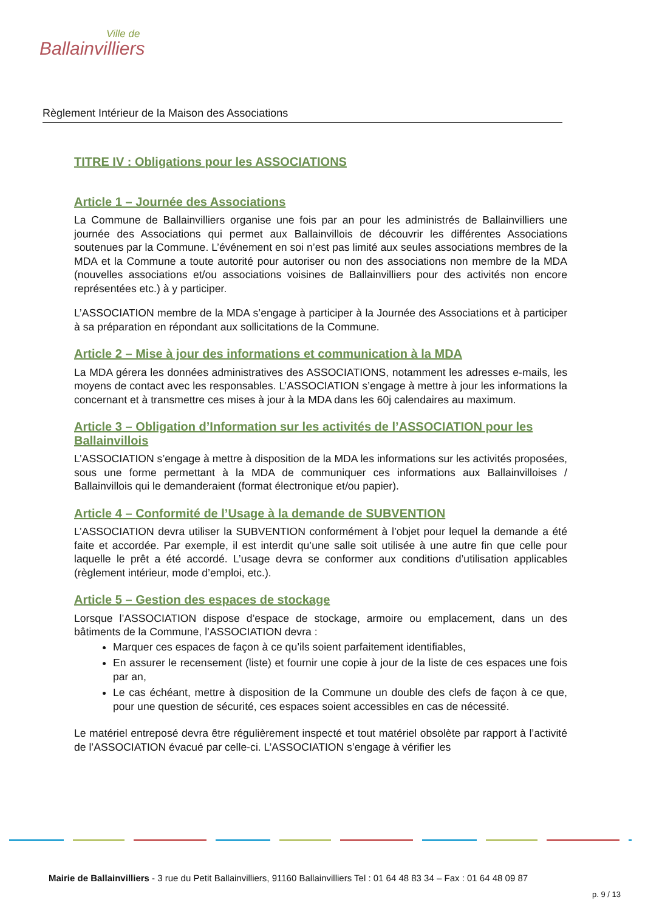Ville de
Ballainvilliers
Règlement Intérieur de la Maison des Associations
TITRE IV : Obligations pour les ASSOCIATIONS
Article 1 – Journée des Associations
La Commune de Ballainvilliers organise une fois par an pour les administrés de Ballainvilliers une journée des Associations qui permet aux Ballainvillois de découvrir les différentes Associations soutenues par la Commune. L’événement en soi n’est pas limité aux seules associations membres de la MDA et la Commune a toute autorité pour autoriser ou non des associations non membre de la MDA (nouvelles associations et/ou associations voisines de Ballainvilliers pour des activités non encore représentées etc.) à y participer.
L’ASSOCIATION membre de la MDA s’engage à participer à la Journée des Associations et à participer à sa préparation en répondant aux sollicitations de la Commune.
Article 2 – Mise à jour des informations et communication à la MDA
La MDA gérera les données administratives des ASSOCIATIONS, notamment les adresses e-mails, les moyens de contact avec les responsables. L’ASSOCIATION s’engage à mettre à jour les informations la concernant et à transmettre ces mises à jour à la MDA dans les 60j calendaires au maximum.
Article 3 – Obligation d’Information sur les activités de l’ASSOCIATION pour les Ballainvillois
L’ASSOCIATION s’engage à mettre à disposition de la MDA les informations sur les activités proposées, sous une forme permettant à la MDA de communiquer ces informations aux Ballainvilloises / Ballainvillois qui le demanderaient (format électronique et/ou papier).
Article 4 – Conformité de l’Usage à la demande de SUBVENTION
L’ASSOCIATION devra utiliser la SUBVENTION conformément à l’objet pour lequel la demande a été faite et accordée. Par exemple, il est interdit qu’une salle soit utilisée à une autre fin que celle pour laquelle le prêt a été accordé. L’usage devra se conformer aux conditions d’utilisation applicables (règlement intérieur, mode d’emploi, etc.).
Article 5 – Gestion des espaces de stockage
Lorsque l’ASSOCIATION dispose d’espace de stockage, armoire ou emplacement, dans un des bâtiments de la Commune, l’ASSOCIATION devra :
Marquer ces espaces de façon à ce qu’ils soient parfaitement identifiables,
En assurer le recensement (liste) et fournir une copie à jour de la liste de ces espaces une fois par an,
Le cas échéant, mettre à disposition de la Commune un double des clefs de façon à ce que, pour une question de sécurité, ces espaces soient accessibles en cas de nécessité.
Le matériel entreposé devra être régulièrement inspecté et tout matériel obsolète par rapport à l’activité de l’ASSOCIATION évacué par celle-ci. L’ASSOCIATION s’engage à vérifier les
Mairie de Ballainvilliers - 3 rue du Petit Ballainvilliers, 91160 Ballainvilliers Tel : 01 64 48 83 34 – Fax : 01 64 48 09 87
p. 9 / 13